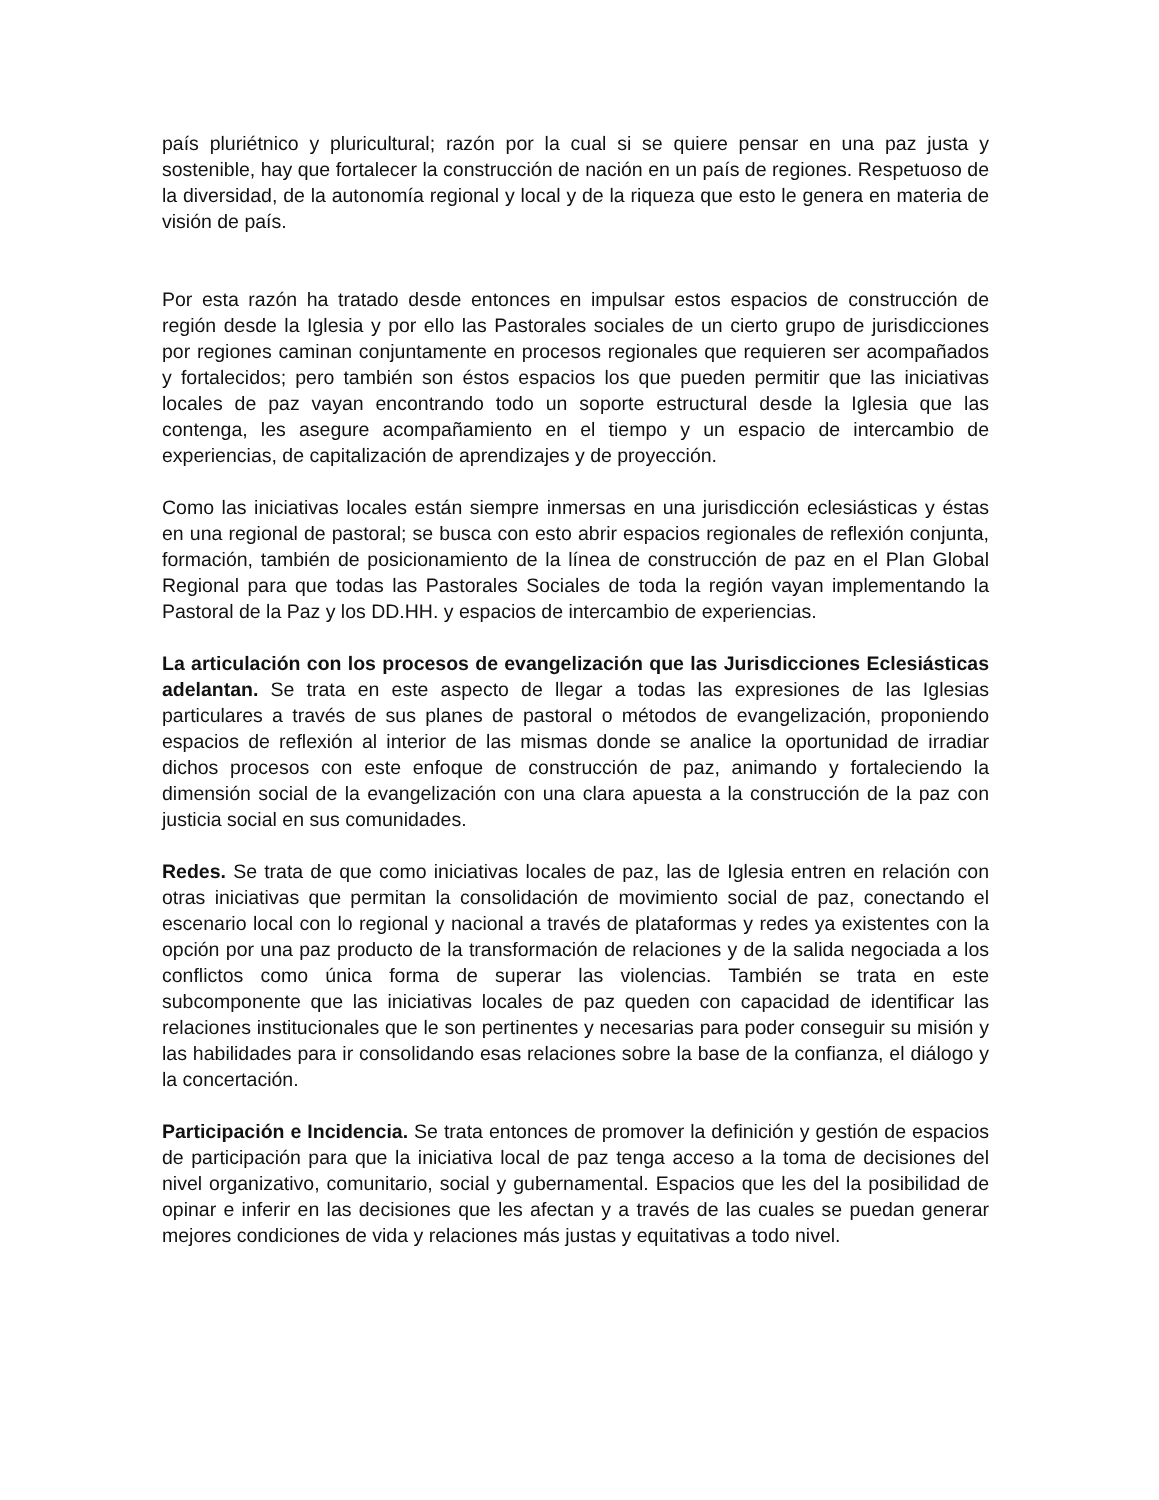país pluriétnico y pluricultural; razón por la cual si se quiere pensar en una paz justa y sostenible, hay que fortalecer la construcción de nación en un país de regiones. Respetuoso de la diversidad, de la autonomía regional y local y de la riqueza que esto le genera en materia de visión de país.
Por esta razón ha tratado desde entonces en impulsar estos espacios de construcción de región desde la Iglesia y por ello las Pastorales sociales de un cierto grupo de jurisdicciones por regiones caminan conjuntamente en procesos regionales que requieren ser acompañados y fortalecidos; pero también son éstos espacios los que pueden permitir que las iniciativas locales de paz vayan encontrando todo un soporte estructural desde la Iglesia que las contenga, les asegure acompañamiento en el tiempo y un espacio de intercambio de experiencias, de capitalización de aprendizajes y de proyección.
Como las iniciativas locales están siempre inmersas en una jurisdicción eclesiásticas y éstas en una regional de pastoral; se busca con esto abrir espacios regionales de reflexión conjunta, formación, también de posicionamiento de la línea de construcción de paz en el Plan Global Regional para que todas las Pastorales Sociales de toda la región vayan implementando la Pastoral de la Paz y los DD.HH. y espacios de intercambio de experiencias.
La articulación con los procesos de evangelización que las Jurisdicciones Eclesiásticas adelantan. Se trata en este aspecto de llegar a todas las expresiones de las Iglesias particulares a través de sus planes de pastoral o métodos de evangelización, proponiendo espacios de reflexión al interior de las mismas donde se analice la oportunidad de irradiar dichos procesos con este enfoque de construcción de paz, animando y fortaleciendo la dimensión social de la evangelización con una clara apuesta a la construcción de la paz con justicia social en sus comunidades.
Redes. Se trata de que como iniciativas locales de paz, las de Iglesia entren en relación con otras iniciativas que permitan la consolidación de movimiento social de paz, conectando el escenario local con lo regional y nacional a través de plataformas y redes ya existentes con la opción por una paz producto de la transformación de relaciones y de la salida negociada a los conflictos como única forma de superar las violencias. También se trata en este subcomponente que las iniciativas locales de paz queden con capacidad de identificar las relaciones institucionales que le son pertinentes y necesarias para poder conseguir su misión y las habilidades para ir consolidando esas relaciones sobre la base de la confianza, el diálogo y la concertación.
Participación e Incidencia. Se trata entonces de promover la definición y gestión de espacios de participación para que la iniciativa local de paz tenga acceso a la toma de decisiones del nivel organizativo, comunitario, social y gubernamental. Espacios que les del la posibilidad de opinar e inferir en las decisiones que les afectan y a través de las cuales se puedan generar mejores condiciones de vida y relaciones más justas y equitativas a todo nivel.